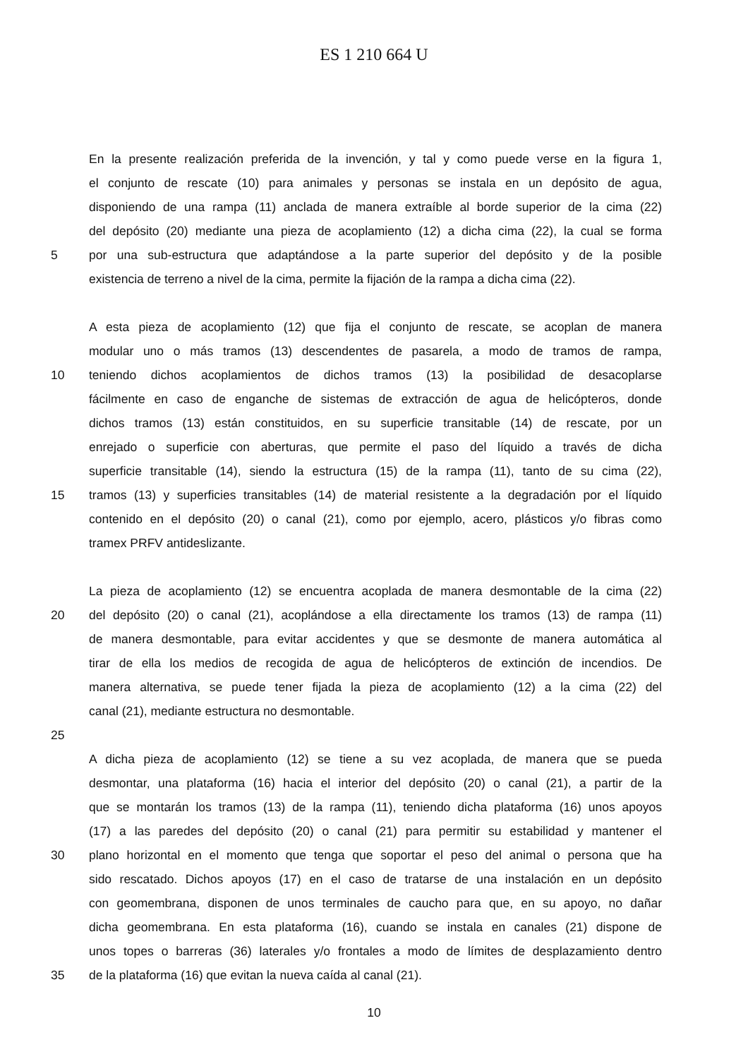ES 1 210 664 U
En la presente realización preferida de la invención, y tal y como puede verse en la figura 1,
el conjunto de rescate (10) para animales y personas se instala en un depósito de agua,
disponiendo de una rampa (11) anclada de manera extraíble al borde superior de la cima (22)
del depósito (20) mediante una pieza de acoplamiento (12) a dicha cima (22), la cual se forma
5 por una sub-estructura que adaptándose a la parte superior del depósito y de la posible
existencia de terreno a nivel de la cima, permite la fijación de la rampa a dicha cima (22).
A esta pieza de acoplamiento (12) que fija el conjunto de rescate, se acoplan de manera
modular uno o más tramos (13) descendentes de pasarela, a modo de tramos de rampa,
10 teniendo dichos acoplamientos de dichos tramos (13) la posibilidad de desacoplarse
fácilmente en caso de enganche de sistemas de extracción de agua de helicópteros, donde
dichos tramos (13) están constituidos, en su superficie transitable (14) de rescate, por un
enrejado o superficie con aberturas, que permite el paso del líquido a través de dicha
superficie transitable (14), siendo la estructura (15) de la rampa (11), tanto de su cima (22),
15 tramos (13) y superficies transitables (14) de material resistente a la degradación por el líquido
contenido en el depósito (20) o canal (21), como por ejemplo, acero, plásticos y/o fibras como
tramex PRFV antideslizante.
La pieza de acoplamiento (12) se encuentra acoplada de manera desmontable de la cima (22)
20 del depósito (20) o canal (21), acoplándose a ella directamente los tramos (13) de rampa (11)
de manera desmontable, para evitar accidentes y que se desmonte de manera automática al
tirar de ella los medios de recogida de agua de helicópteros de extinción de incendios. De
manera alternativa, se puede tener fijada la pieza de acoplamiento (12) a la cima (22) del
canal (21), mediante estructura no desmontable.
25
A dicha pieza de acoplamiento (12) se tiene a su vez acoplada, de manera que se pueda
desmontar, una plataforma (16) hacia el interior del depósito (20) o canal (21), a partir de la
que se montarán los tramos (13) de la rampa (11), teniendo dicha plataforma (16) unos apoyos
(17) a las paredes del depósito (20) o canal (21) para permitir su estabilidad y mantener el
30 plano horizontal en el momento que tenga que soportar el peso del animal o persona que ha
sido rescatado. Dichos apoyos (17) en el caso de tratarse de una instalación en un depósito
con geomembrana, disponen de unos terminales de caucho para que, en su apoyo, no dañar
dicha geomembrana. En esta plataforma (16), cuando se instala en canales (21) dispone de
unos topes o barreras (36) laterales y/o frontales a modo de límites de desplazamiento dentro
35 de la plataforma (16) que evitan la nueva caída al canal (21).
10